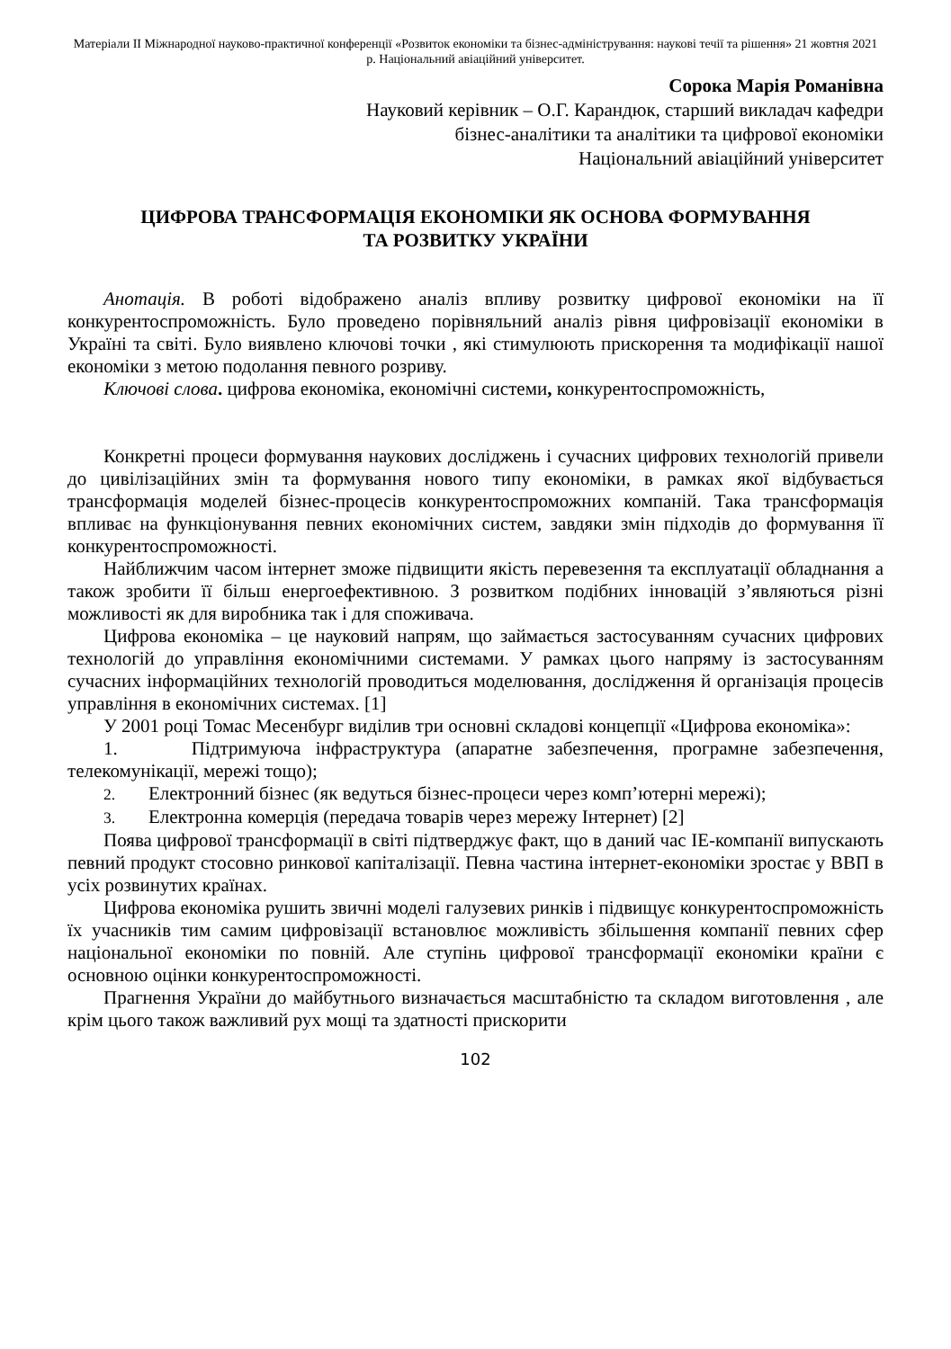Матеріали ІІ Міжнародної науково-практичної конференції «Розвиток економіки та бізнес-адміністрування: наукові течії та рішення» 21 жовтня 2021 р. Національний авіаційний університет.
Сорока Марія Романівна
Науковий керівник – О.Г. Карандюк, старший викладач кафедри
бізнес-аналітики та аналітики та цифрової економіки
Національний авіаційний університет
ЦИФРОВА ТРАНСФОРМАЦІЯ ЕКОНОМІКИ ЯК ОСНОВА ФОРМУВАННЯ
ТА РОЗВИТКУ УКРАЇНИ
Анотація. В роботі відображено аналіз впливу розвитку цифрової економіки на її конкурентоспроможність. Було проведено порівняльний аналіз рівня цифровізації економіки в Україні та світі. Було виявлено ключові точки , які стимулюють прискорення та модифікації нашої економіки з метою подолання певного розриву.
Ключові слова. цифрова економіка, економічні системи, конкурентоспроможність,
Конкретні процеси формування наукових досліджень і сучасних цифрових технологій привели до цивілізаційних змін та формування нового типу економіки, в рамках якої відбувається трансформація моделей бізнес-процесів конкурентоспроможних компаній. Така трансформація впливає на функціонування певних економічних систем, завдяки змін підходів до формування її конкурентоспроможності.
Найближчим часом інтернет зможе підвищити якість перевезення та експлуатації обладнання а також зробити її більш енергоефективною. З розвитком подібних інновацій з’являються різні можливості як для виробника так і для споживача.
Цифрова економіка – це науковий напрям, що займається застосуванням сучасних цифрових технологій до управління економічними системами. У рамках цього напряму із застосуванням сучасних інформаційних технологій проводиться моделювання, дослідження й організація процесів управління в економічних системах. [1]
У 2001 році Томас Месенбург виділив три основні складові концепції «Цифрова економіка»:
1. Підтримуюча інфраструктура (апаратне забезпечення, програмне забезпечення, телекомунікації, мережі тощо);
2. Електронний бізнес (як ведуться бізнес-процеси через комп’ютерні мережі);
3. Електронна комерція (передача товарів через мережу Інтернет) [2]
Поява цифрової трансформації в світі підтверджує факт, що в даний час ІЕ-компанії випускають певний продукт стосовно ринкової капіталізації. Певна частина інтернет-економіки зростає у ВВП в усіх розвинутих країнах.
Цифрова економіка рушить звичні моделі галузевих ринків і підвищує конкурентоспроможність їх учасників тим самим цифровізації встановлює можливість збільшення компанії певних сфер національної економіки по повній. Але ступінь цифрової трансформації економіки країни є основною оцінки конкурентоспроможності.
Прагнення України до майбутнього визначається масштабністю та складом виготовлення , але крім цього також важливий рух мощі та здатності прискорити
102